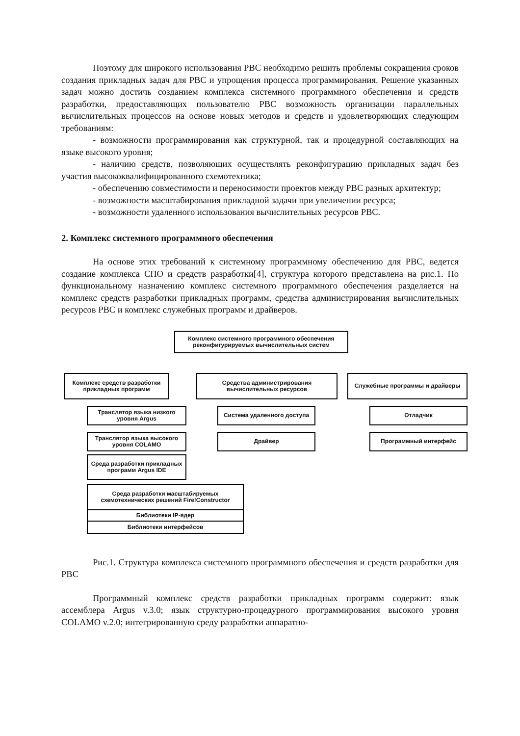Поэтому для широкого использования РВС необходимо решить проблемы сокращения сроков создания прикладных задач для РВС и упрощения процесса программирования. Решение указанных задач можно достичь созданием комплекса системного программного обеспечения и средств разработки, предоставляющих пользователю РВС возможность организации параллельных вычислительных процессов на основе новых методов и средств и удовлетворяющих следующим требованиям:
- возможности программирования как структурной, так и процедурной составляющих на языке высокого уровня;
- наличию средств, позволяющих осуществлять реконфигурацию прикладных задач без участия высококвалифицированного схемотехника;
- обеспечению совместимости и переносимости проектов между РВС разных архитектур;
- возможности масштабирования прикладной задачи при увеличении ресурса;
- возможности удаленного использования вычислительных ресурсов РВС.
2. Комплекс системного программного обеспечения
На основе этих требований к системному программному обеспечению для РВС, ведется создание комплекса СПО и средств разработки[4], структура которого представлена на рис.1. По функциональному назначению комплекс системного программного обеспечения разделяется на комплекс средств разработки прикладных программ, средства администрирования вычислительных ресурсов РВС и комплекс служебных программ и драйверов.
Комплекс системного программного обеспечения реконфигурируемых вычислительных систем
Комплекс средств разработки прикладных программ
Средства администрирования вычислительных ресурсов
Служебные программы и драйверы
Транслятор языка низкого уровня Argus
Транслятор языка высокого уровня COLAMO
Среда разработки прикладных программ Argus IDE
Среда разработки масштабируемых схемотехнических решений Fire!Constructor
Библиотеки IP-ядер
Библиотеки интерфейсов
Система удаленного доступа
Драйвер
Отладчик
Программный интерфейс
Рис.1. Структура комплекса системного программного обеспечения и средств разработки для РВС
Программный комплекс средств разработки прикладных программ содержит: язык ассемблера Argus v.3.0; язык структурно-процедурного программирования высокого уровня COLAMO v.2.0; интегрированную среду разработки аппаратно-